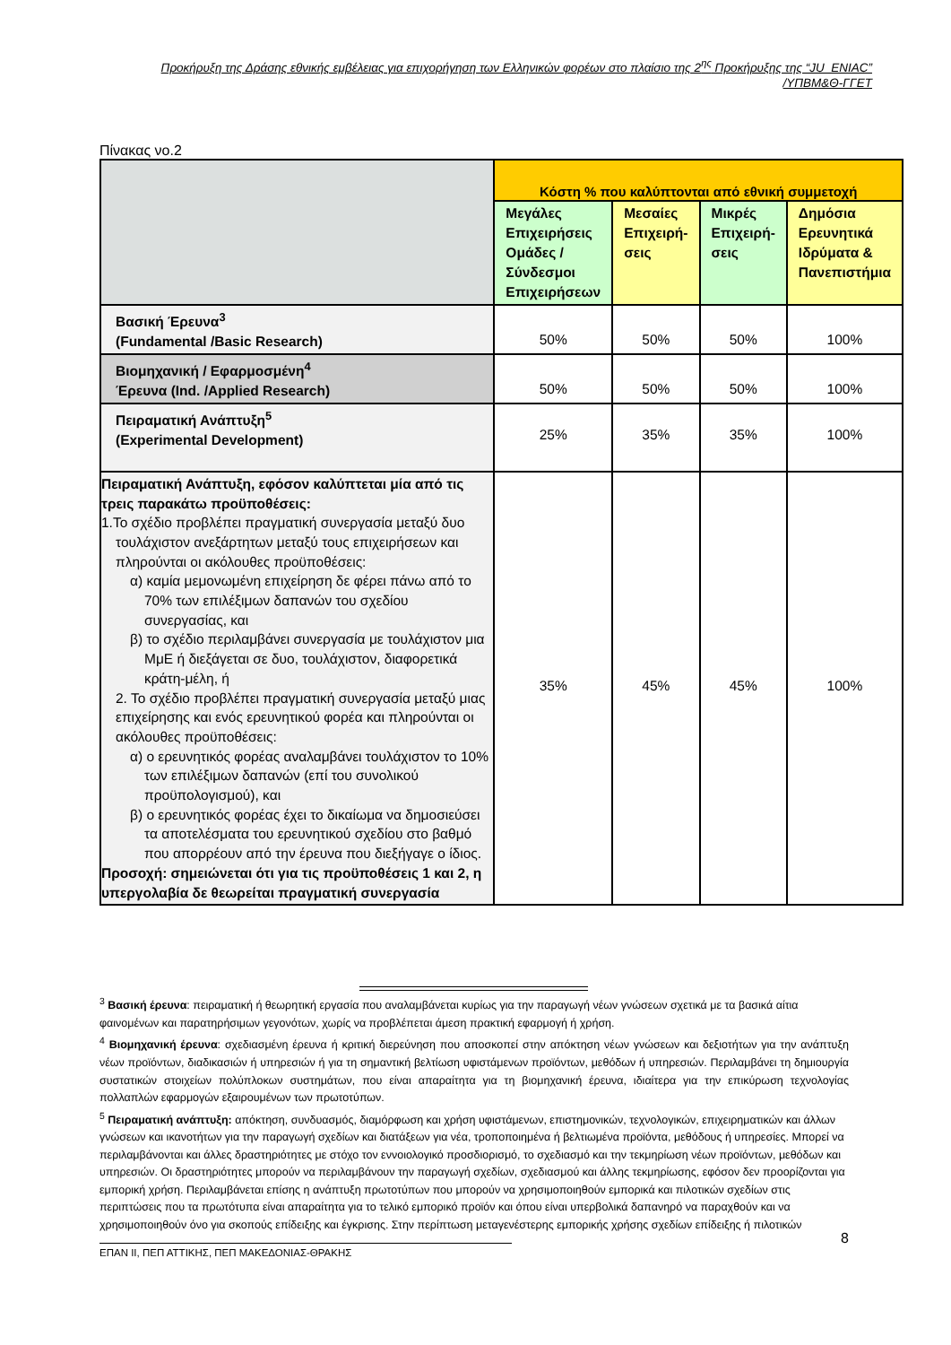Προκήρυξη της Δράσης εθνικής εμβέλειας για επιχορήγηση των Ελληνικών φορέων στο πλαίσιο της 2<sup>ης</sup> Προκήρυξης της “JU_ENIAC”
/ΥΠΒΜ&Θ-ΓΓΕΤ
Πίνακας νο.2
| | Κόστη % που καλύπτονται από εθνική συμμετοχή | | | |
| | Μεγάλες Επιχειρήσεις Ομάδες / Σύνδεσμοι Επιχειρήσεων | Μεσαίες Επιχειρή-σεις | Μικρές Επιχειρή-σεις | Δημόσια Ερευνητικά Ιδρύματα & Πανεπιστήμια |
| Βασική Έρευνα<sup>3</sup> (Fundamental /Basic Research) | 50% | 50% | 50% | 100% |
| Βιομηχανική / Εφαρμοσμένη<sup>4</sup> Έρευνα (Ind. /Applied Research) | 50% | 50% | 50% | 100% |
| Πειραματική Ανάπτυξη<sup>5</sup> (Experimental Development) | 25% | 35% | 35% | 100% |
| Πειραματική Ανάπτυξη, εφόσον καλύπτεται μία από τις τρεις παρακάτω προϋποθέσεις: 1.Το σχέδιο προβλέπει πραγματική συνεργασία μεταξύ δυο τουλάχιστον ανεξάρτητων μεταξύ τους επιχειρήσεων και πληρούνται οι ακόλουθες προϋποθέσεις: α) καμία μεμονωμένη επιχείρηση δε φέρει πάνω από το 70% των επιλέξιμων δαπανών του σχεδίου συνεργασίας, και β) το σχέδιο περιλαμβάνει συνεργασία με τουλάχιστον μια ΜμΕ ή διεξάγεται σε δυο, τουλάχιστον, διαφορετικά κράτη-μέλη, ή 2. Το σχέδιο προβλέπει πραγματική συνεργασία μεταξύ μιας επιχείρησης και ενός ερευνητικού φορέα και πληρούνται οι ακόλουθες προϋποθέσεις: α) ο ερευνητικός φορέας αναλαμβάνει τουλάχιστον το 10% των επιλέξιμων δαπανών (επί του συνολικού προϋπολογισμού), και β) ο ερευνητικός φορέας έχει το δικαίωμα να δημοσιεύσει τα αποτελέσματα του ερευνητικού σχεδίου στο βαθμό που απορρέουν από την έρευνα που διεξήγαγε ο ίδιος. Προσοχή: σημειώνεται ότι για τις προϋποθέσεις 1 και 2, η υπεργολαβία δε θεωρείται πραγματική συνεργασία | 35% | 45% | 45% | 100% |
<sup>3</sup> Βασική έρευνα: πειραματική ή θεωρητική εργασία που αναλαμβάνεται κυρίως για την παραγωγή νέων γνώσεων σχετικά με τα βασικά αίτια φαινομένων και παρατηρήσιμων γεγονότων, χωρίς να προβλέπεται άμεση πρακτική εφαρμογή ή χρήση.
<sup>4</sup> Βιομηχανική έρευνα: σχεδιασμένη έρευνα ή κριτική διερεύνηση που αποσκοπεί στην απόκτηση νέων γνώσεων και δεξιοτήτων για την ανάπτυξη νέων προϊόντων, διαδικασιών ή υπηρεσιών ή για τη σημαντική βελτίωση υφιστάμενων προϊόντων, μεθόδων ή υπηρεσιών. Περιλαμβάνει τη δημιουργία συστατικών στοιχείων πολύπλοκων συστημάτων, που είναι απαραίτητα για τη βιομηχανική έρευνα, ιδιαίτερα για την επικύρωση τεχνολογίας πολλαπλών εφαρμογών εξαιρουμένων των πρωτοτύπων.
<sup>5</sup> Πειραματική ανάπτυξη: απόκτηση, συνδυασμός, διαμόρφωση και χρήση υφιστάμενων, επιστημονικών, τεχνολογικών, επιχειρηματικών και άλλων γνώσεων και ικανοτήτων για την παραγωγή σχεδίων και διατάξεων για νέα, τροποποιημένα ή βελτιωμένα προϊόντα, μεθόδους ή υπηρεσίες. Μπορεί να περιλαμβάνονται και άλλες δραστηριότητες με στόχο τον εννοιολογικό προσδιορισμό, το σχεδιασμό και την τεκμηρίωση νέων προϊόντων, μεθόδων και υπηρεσιών. Οι δραστηριότητες μπορούν να περιλαμβάνουν την παραγωγή σχεδίων, σχεδιασμού και άλλης τεκμηρίωσης, εφόσον δεν προορίζονται για εμπορική χρήση. Περιλαμβάνεται επίσης η ανάπτυξη πρωτοτύπων που μπορούν να χρησιμοποιηθούν εμπορικά και πιλοτικών σχεδίων στις περιπτώσεις που τα πρωτότυπα είναι απαραίτητα για το τελικό εμπορικό προϊόν και όπου είναι υπερβολικά δαπανηρό να παραχθούν και να χρησιμοποιηθούν όνο για σκοπούς επίδειξης και έγκρισης. Στην περίπτωση μεταγενέστερης εμπορικής χρήσης σχεδίων επίδειξης ή πιλοτικών
ΕΠΑΝ ΙΙ, ΠΕΠ ΑΤΤΙΚΗΣ, ΠΕΠ ΜΑΚΕΔΟΝΙΑΣ-ΘΡΑΚΗΣ
8